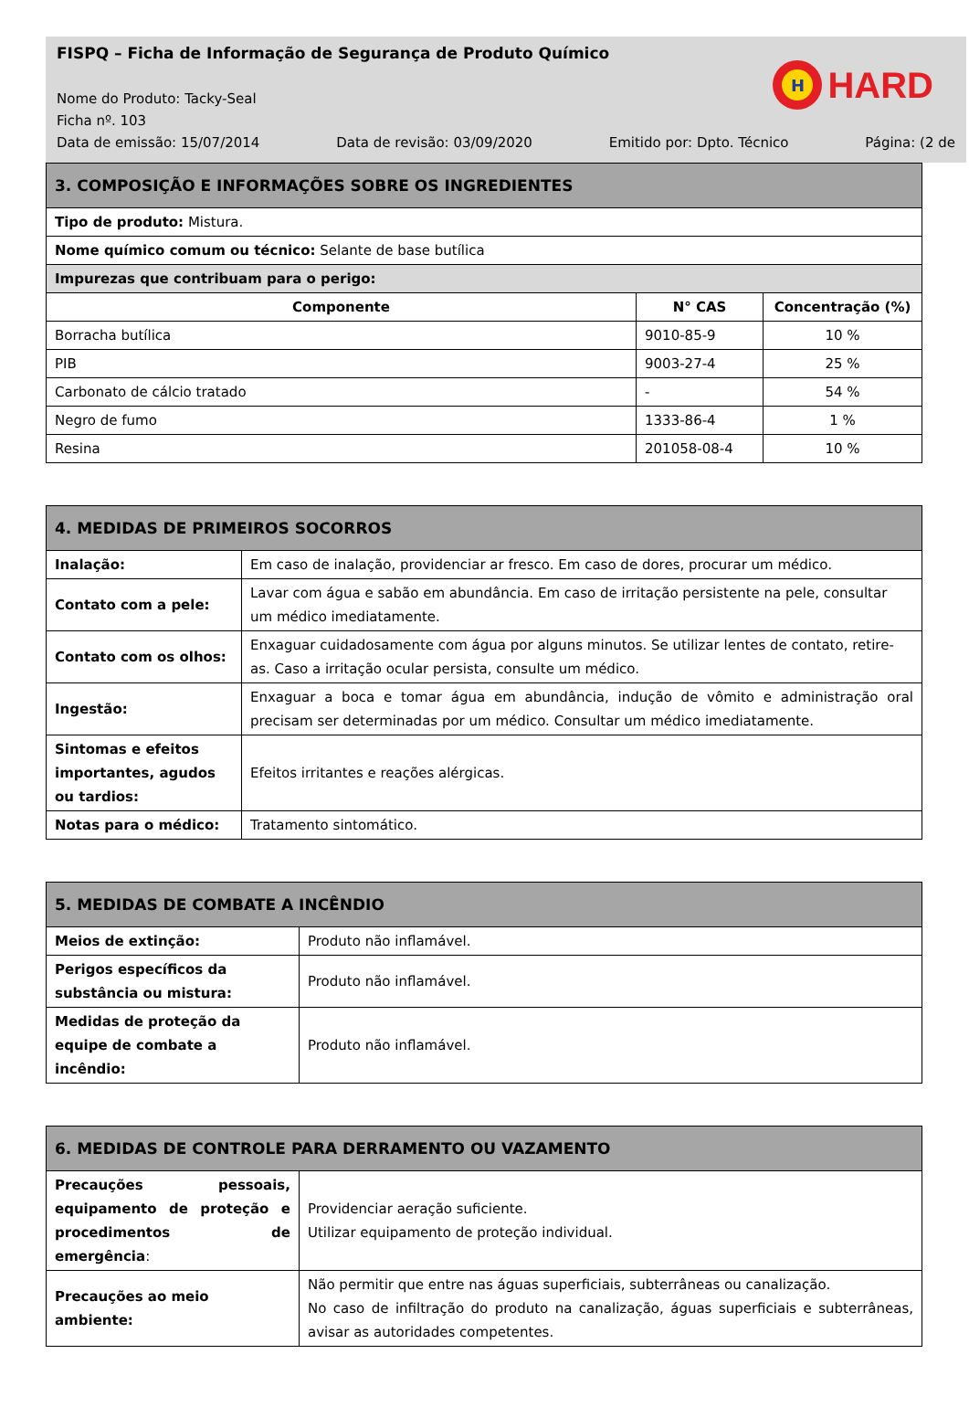FISPQ – Ficha de Informação de Segurança de Produto Químico
H
HARD
Nome do Produto: Tacky-Seal
Ficha nº. 103
Data de emissão: 15/07/2014 Data de revisão: 03/09/2020 Emitido por: Dpto. Técnico Página: (2 de
| 3. COMPOSIÇÃO E INFORMAÇÕES SOBRE OS INGREDIENTES | | |
| Tipo de produto: Mistura. | | |
| Nome químico comum ou técnico: Selante de base butílica | | |
| Impurezas que contribuam para o perigo: | | |
| Componente | N° CAS | Concentração (%) |
| Borracha butílica | 9010-85-9 | 10 % |
| PIB | 9003-27-4 | 25 % |
| Carbonato de cálcio tratado | - | 54 % |
| Negro de fumo | 1333-86-4 | 1 % |
| Resina | 201058-08-4 | 10 % |
| 4. MEDIDAS DE PRIMEIROS SOCORROS | |
| Inalação: | Em caso de inalação, providenciar ar fresco. Em caso de dores, procurar um médico. |
| Contato com a pele: | Lavar com água e sabão em abundância. Em caso de irritação persistente na pele, consultar um médico imediatamente. |
| Contato com os olhos: | Enxaguar cuidadosamente com água por alguns minutos. Se utilizar lentes de contato, retire-as. Caso a irritação ocular persista, consulte um médico. |
| Ingestão: | Enxaguar a boca e tomar água em abundância, indução de vômito e administração oral precisam ser determinadas por um médico. Consultar um médico imediatamente. |
| Sintomas e efeitos importantes, agudos ou tardios: | Efeitos irritantes e reações alérgicas. |
| Notas para o médico: | Tratamento sintomático. |
| 5. MEDIDAS DE COMBATE A INCÊNDIO | |
| Meios de extinção: | Produto não inflamável. |
| Perigos específicos da substância ou mistura: | Produto não inflamável. |
| Medidas de proteção da equipe de combate a incêndio: | Produto não inflamável. |
| 6. MEDIDAS DE CONTROLE PARA DERRAMENTO OU VAZAMENTO | |
| Precauções pessoais, equipamento de proteção e procedimentos de emergência : | Providenciar aeração suficiente. Utilizar equipamento de proteção individual. |
| Precauções ao meio ambiente: | Não permitir que entre nas águas superficiais, subterrâneas ou canalização. No caso de infiltração do produto na canalização, águas superficiais e subterrâneas, avisar as autoridades competentes. |